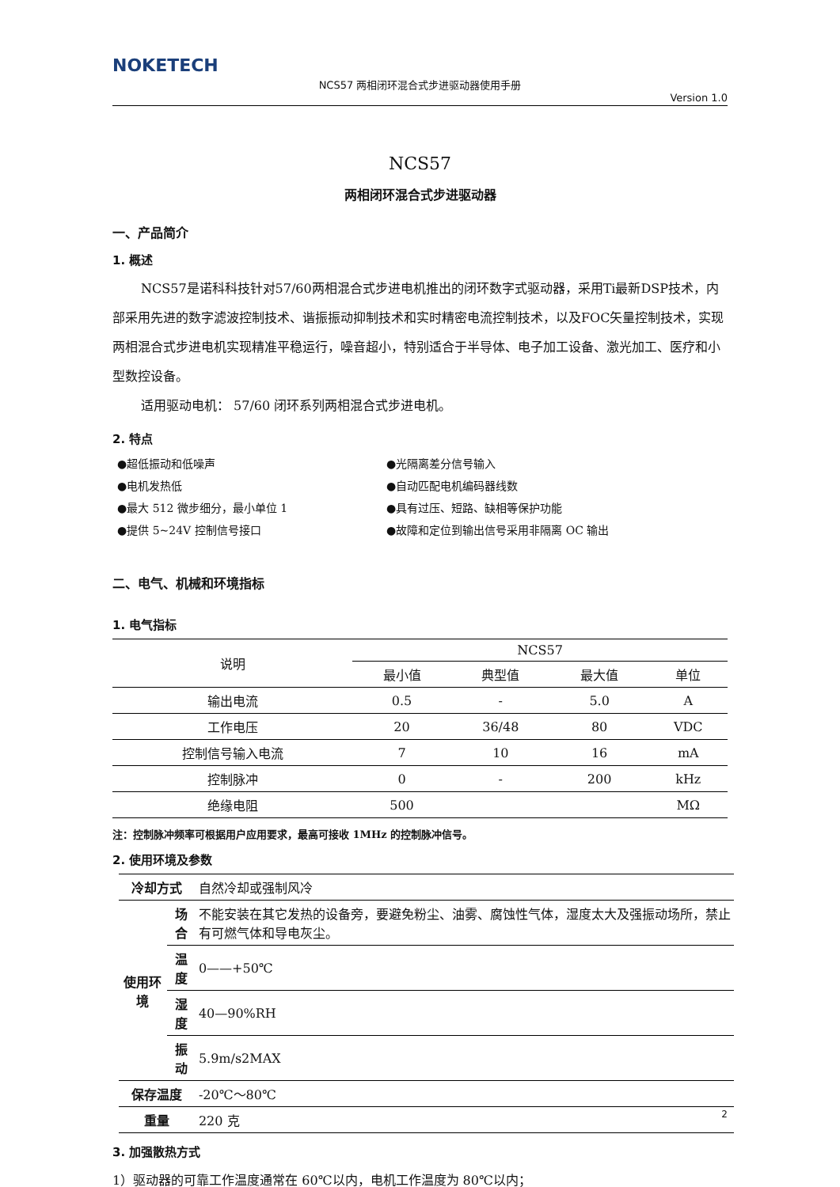NOKETECH
NCS57 两相闭环混合式步进驱动器使用手册
Version 1.0
NCS57
两相闭环混合式步进驱动器
一、产品简介
1. 概述
NCS57是诺科科技针对57/60两相混合式步进电机推出的闭环数字式驱动器，采用Ti最新DSP技术，内部采用先进的数字滤波控制技术、谐振振动抑制技术和实时精密电流控制技术，以及FOC矢量控制技术，实现两相混合式步进电机实现精准平稳运行，噪音超小，特别适合于半导体、电子加工设备、激光加工、医疗和小型数控设备。
适用驱动电机： 57/60 闭环系列两相混合式步进电机。
2. 特点
●超低振动和低噪声
●电机发热低
●最大 512 微步细分，最小单位 1
●提供 5~24V 控制信号接口
●光隔离差分信号输入
●自动匹配电机编码器线数
●具有过压、短路、缺相等保护功能
●故障和定位到输出信号采用非隔离 OC 输出
二、电气、机械和环境指标
1. 电气指标
| 说明 | NCS57 | | | |
| --- | --- | --- | --- | --- |
| | 最小值 | 典型值 | 最大值 | 单位 |
| 输出电流 | 0.5 | - | 5.0 | A |
| 工作电压 | 20 | 36/48 | 80 | VDC |
| 控制信号输入电流 | 7 | 10 | 16 | mA |
| 控制脉冲 | 0 | - | 200 | kHz |
| 绝缘电阻 | 500 | | | MΩ |
注：控制脉冲频率可根据用户应用要求，最高可接收 1MHz 的控制脉冲信号。
2. 使用环境及参数
| 冷却方式 | | 自然冷却或强制风冷 |
| 使用环境 | 场合 | 不能安装在其它发热的设备旁，要避免粉尘、油雾、腐蚀性气体，湿度太大及强振动场所，禁止有可燃气体和导电灰尘。 |
| | 温度 | 0——+50℃ |
| | 湿度 | 40—90%RH |
| | 振动 | 5.9m/s2MAX |
| 保存温度 | | -20℃～80℃ |
| 重量 | | 220 克 |
3. 加强散热方式
1）驱动器的可靠工作温度通常在 60℃以内，电机工作温度为 80℃以内；
2